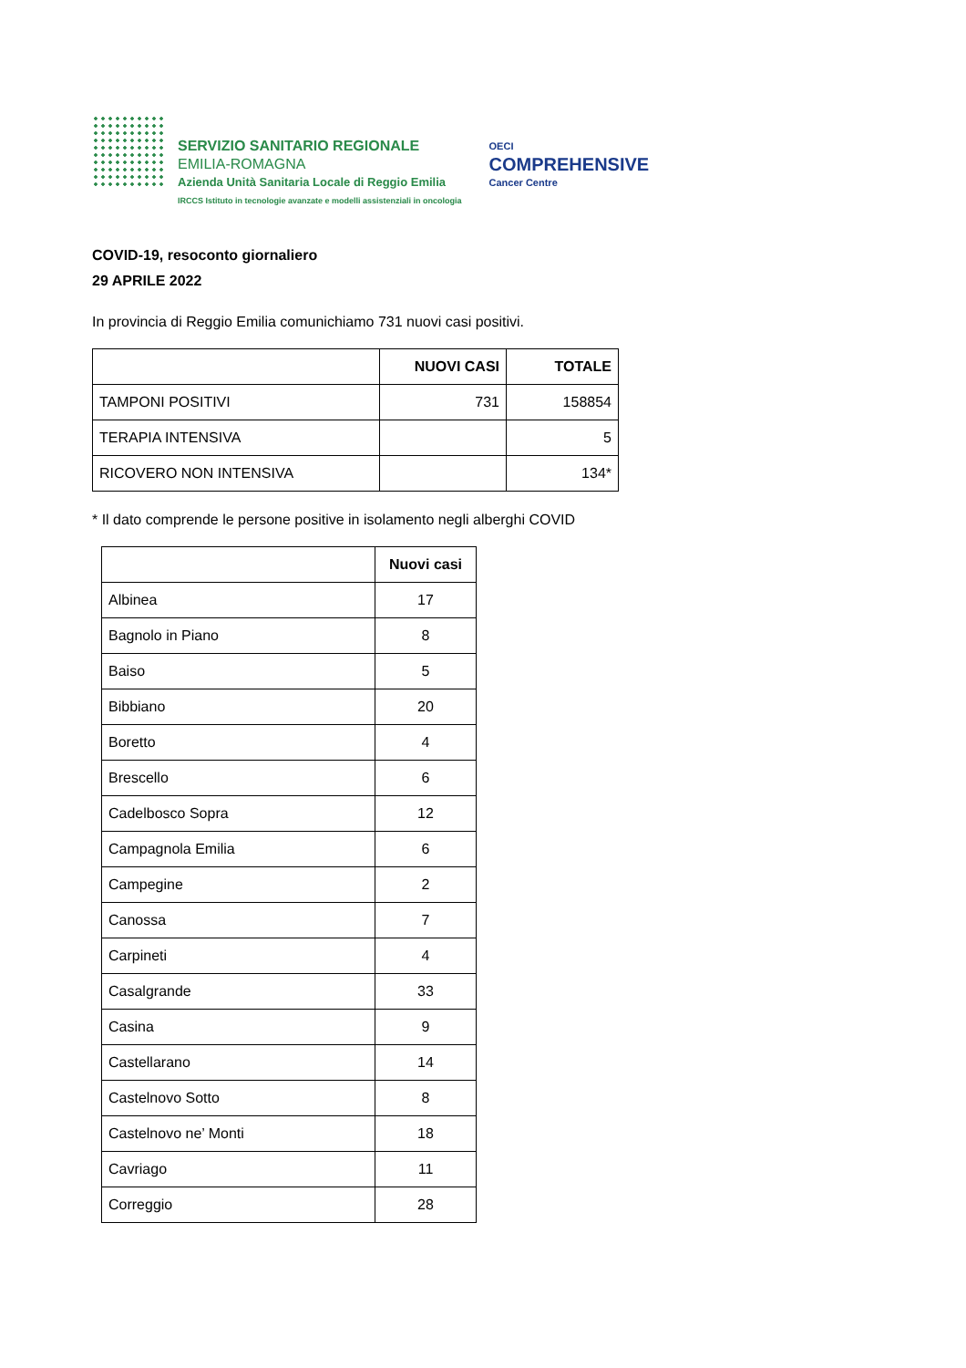SERVIZIO SANITARIO REGIONALE
EMILIA-ROMAGNA
Azienda Unità Sanitaria Locale di Reggio Emilia
IRCCS Istituto in tecnologie avanzate e modelli assistenziali in oncologia
OECI
COMPREHENSIVE
Cancer Centre
COVID-19, resoconto giornaliero
29 APRILE 2022
In provincia di Reggio Emilia comunichiamo 731 nuovi casi positivi.
| | NUOVI CASI | TOTALE |
| --- | --- | --- |
| TAMPONI POSITIVI | 731 | 158854 |
| TERAPIA INTENSIVA | | 5 |
| RICOVERO NON INTENSIVA | | 134* |
* Il dato comprende le persone positive in isolamento negli alberghi COVID
| | Nuovi casi |
| --- | --- |
| Albinea | 17 |
| Bagnolo in Piano | 8 |
| Baiso | 5 |
| Bibbiano | 20 |
| Boretto | 4 |
| Brescello | 6 |
| Cadelbosco Sopra | 12 |
| Campagnola Emilia | 6 |
| Campegine | 2 |
| Canossa | 7 |
| Carpineti | 4 |
| Casalgrande | 33 |
| Casina | 9 |
| Castellarano | 14 |
| Castelnovo Sotto | 8 |
| Castelnovo ne’ Monti | 18 |
| Cavriago | 11 |
| Correggio | 28 |